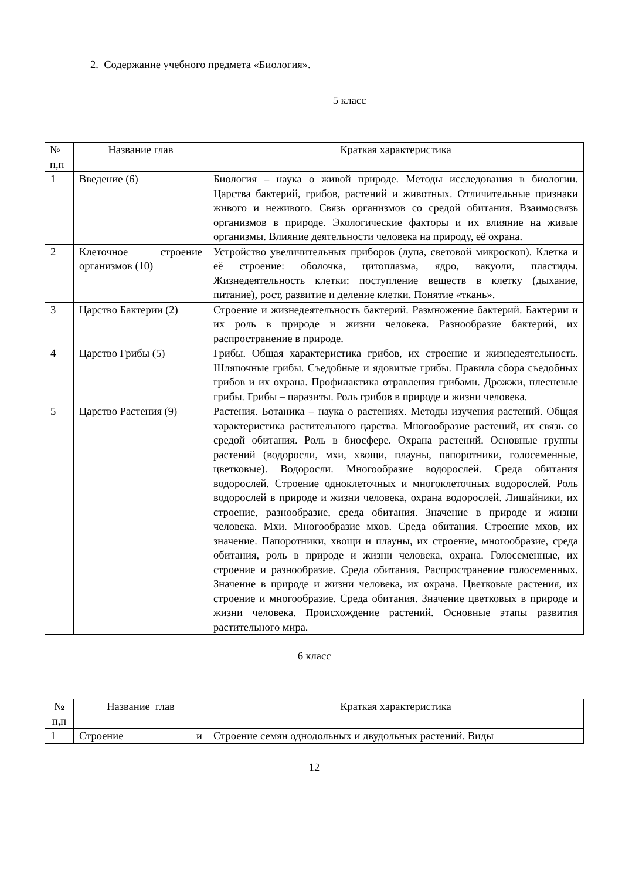2. Содержание учебного предмета «Биология».
5 класс
| № п,п | Название глав | Краткая характеристика |
| --- | --- | --- |
| 1 | Введение (6) | Биология – наука о живой природе. Методы исследования в биологии. Царства бактерий, грибов, растений и животных. Отличительные признаки живого и неживого. Связь организмов со средой обитания. Взаимосвязь организмов в природе. Экологические факторы и их влияние на живые организмы. Влияние деятельности человека на природу, её охрана. |
| 2 | Клеточное строение организмов (10) | Устройство увеличительных приборов (лупа, световой микроскоп). Клетка и её строение: оболочка, цитоплазма, ядро, вакуоли, пластиды. Жизнедеятельность клетки: поступление веществ в клетку (дыхание, питание), рост, развитие и деление клетки. Понятие «ткань». |
| 3 | Царство Бактерии (2) | Строение и жизнедеятельность бактерий. Размножение бактерий. Бактерии и их роль в природе и жизни человека. Разнообразие бактерий, их распространение в природе. |
| 4 | Царство Грибы (5) | Грибы. Общая характеристика грибов, их строение и жизнедеятельность. Шляпочные грибы. Съедобные и ядовитые грибы. Правила сбора съедобных грибов и их охрана. Профилактика отравления грибами. Дрожжи, плесневые грибы. Грибы – паразиты. Роль грибов в природе и жизни человека. |
| 5 | Царство Растения (9) | Растения. Ботаника – наука о растениях. Методы изучения растений. Общая характеристика растительного царства. Многообразие растений, их связь со средой обитания. Роль в биосфере. Охрана растений. Основные группы растений (водоросли, мхи, хвощи, плауны, папоротники, голосеменные, цветковые). Водоросли. Многообразие водорослей. Среда обитания водорослей. Строение одноклеточных и многоклеточных водорослей. Роль водорослей в природе и жизни человека, охрана водорослей. Лишайники, их строение, разнообразие, среда обитания. Значение в природе и жизни человека. Мхи. Многообразие мхов. Среда обитания. Строение мхов, их значение. Папоротники, хвощи и плауны, их строение, многообразие, среда обитания, роль в природе и жизни человека, охрана. Голосеменные, их строение и разнообразие. Среда обитания. Распространение голосеменных. Значение в природе и жизни человека, их охрана. Цветковые растения, их строение и многообразие. Среда обитания. Значение цветковых в природе и жизни человека. Происхождение растений. Основные этапы развития растительного мира. |
6 класс
| № п,п | Название глав | Краткая характеристика |
| --- | --- | --- |
| 1 | Строение и | Строение семян однодольных и двудольных растений. Виды |
12